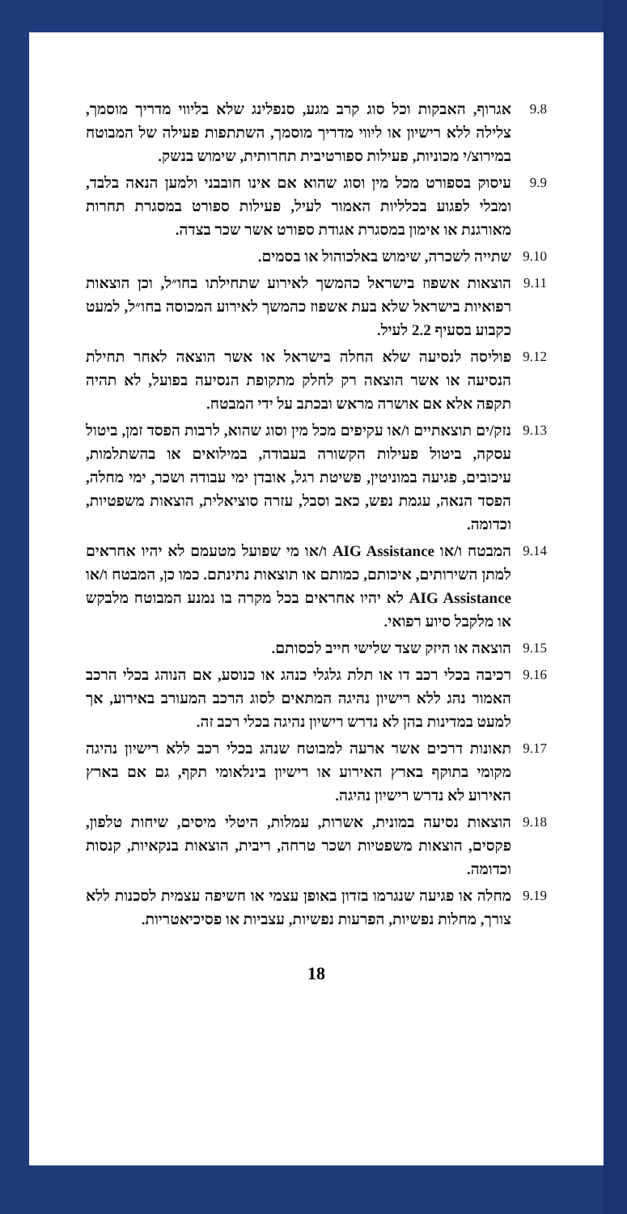9.8 אגרוף, האבקות וכל סוג קרב מגע, סנפלינג שלא בליווי מדריך מוסמך, צלילה ללא רישיון או ליווי מדריך מוסמך, השתתפות פעילה של המבוטח במירוצ/י מכוניות, פעילות ספורטיבית תחרותית, שימוש בנשק.
9.9 עיסוק בספורט מכל מין וסוג שהוא אם אינו חובבני ולמען הנאה בלבד, ומבלי לפגוע בכלליות האמור לעיל, פעילות ספורט במסגרת תחרות מאורגנת או אימון במסגרת אגודת ספורט אשר שכר בצדה.
9.10 שתייה לשכרה, שימוש באלכוהול או בסמים.
9.11 הוצאות אשפוז בישראל כהמשך לאירוע שתחילתו בחו״ל, וכן הוצאות רפואיות בישראל שלא בעת אשפוז כהמשך לאירוע המכוסה בחו״ל, למעט כקבוע בסעיף 2.2 לעיל.
9.12 פוליסה לנסיעה שלא החלה בישראל או אשר הוצאה לאחר תחילת הנסיעה או אשר הוצאה רק לחלק מתקופת הנסיעה בפועל, לא תהיה תקפה אלא אם אושרה מראש ובכתב על ידי המבטח.
9.13 נזק/ים תוצאתיים ו/או עקיפים מכל מין וסוג שהוא, לרבות הפסד זמן, ביטול עסקה, ביטול פעילות הקשורה בעבודה, במילואים או בהשתלמות, עיכובים, פגיעה במוניטין, פשיטת רגל, אובדן ימי עבודה ושכר, ימי מחלה, הפסד הנאה, עגמת נפש, כאב וסבל, עזרה סוציאלית, הוצאות משפטיות, וכדומה.
9.14 המבטח ו/או AIG Assistance ו/או מי שפועל מטעמם לא יהיו אחראים למתן השירותים, איכותם, כמותם או תוצאות נתינתם. כמו כן, המבטח ו/או AIG Assistance לא יהיו אחראים בכל מקרה בו נמנע המבוטח מלבקש או מלקבל סיוע רפואי.
9.15 הוצאה או היזק שצד שלישי חייב לכסותם.
9.16 רכיבה בכלי רכב דו או תלת גלגלי כנהג או כנוסע, אם הנוהג בכלי הרכב האמור נהג ללא רישיון נהיגה המתאים לסוג הרכב המעורב באירוע, אך למעט במדינות בהן לא נדרש רישיון נהיגה בכלי רכב זה.
9.17 תאונות דרכים אשר ארעה למבוטח שנהג בכלי רכב ללא רישיון נהיגה מקומי בתוקף בארץ האירוע או רישיון בינלאומי תקף, גם אם בארץ האירוע לא נדרש רישיון נהיגה.
9.18 הוצאות נסיעה במונית, אשרות, עמלות, היטלי מיסים, שיחות טלפון, פקסים, הוצאות משפטיות ושכר טרחה, ריבית, הוצאות בנקאיות, קנסות וכדומה.
9.19 מחלה או פגיעה שנגרמו בזדון באופן עצמי או חשיפה עצמית לסכנות ללא צורך, מחלות נפשיות, הפרעות נפשיות, עצביות או פסיכיאטריות.
18